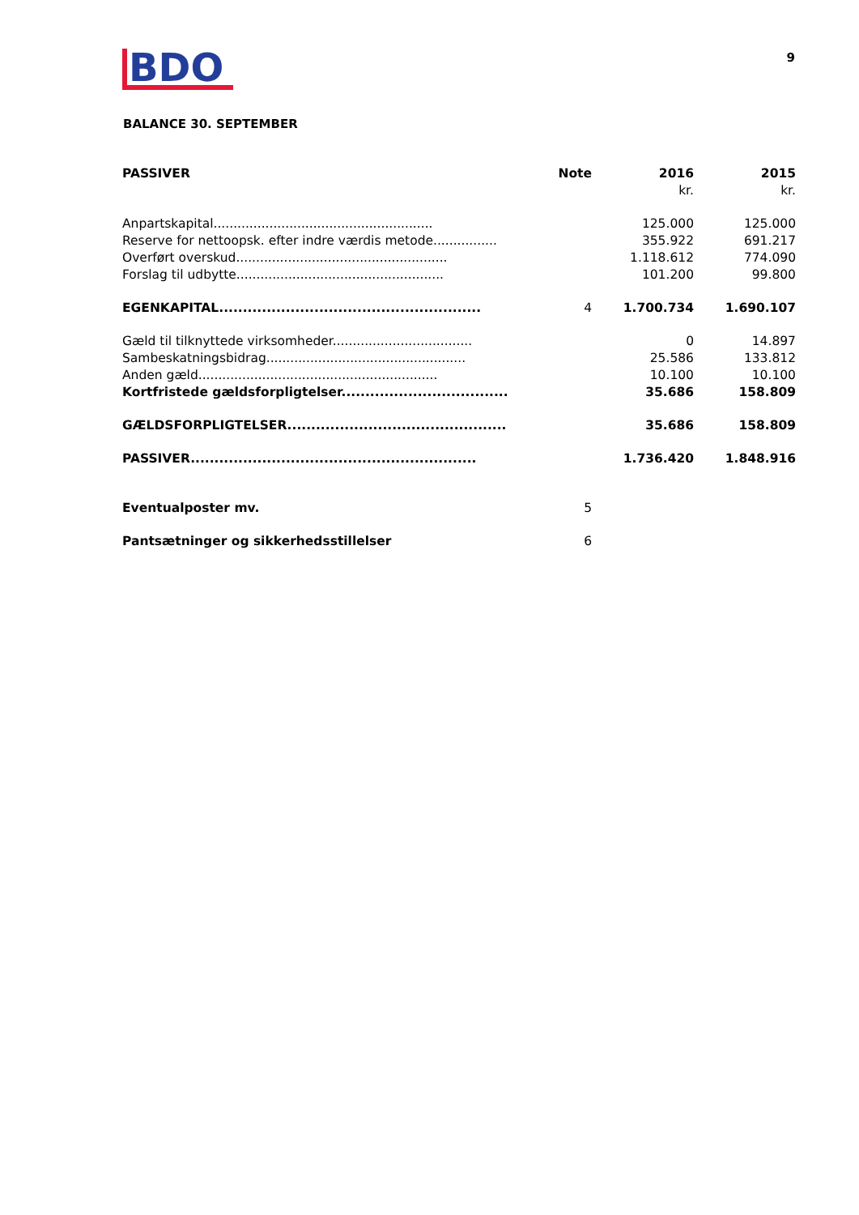BDO
9
BALANCE 30. SEPTEMBER
| PASSIVER | Note | 2016 | 2015 |
| --- | --- | --- | --- |
| | | kr. | kr. |
| Anpartskapital....................................................... | | 125.000 | 125.000 |
| Reserve for nettoopsk. efter indre værdis metode................ | | 355.922 | 691.217 |
| Overført overskud..................................................... | | 1.118.612 | 774.090 |
| Forslag til udbytte.................................................... | | 101.200 | 99.800 |
| EGENKAPITAL....................................................... | 4 | 1.700.734 | 1.690.107 |
| Gæld til tilknyttede virksomheder................................... | | 0 | 14.897 |
| Sambeskatningsbidrag.................................................. | | 25.586 | 133.812 |
| Anden gæld............................................................ | | 10.100 | 10.100 |
| Kortfristede gældsforpligtelser................................... | | 35.686 | 158.809 |
| GÆLDSFORPLIGTELSER.............................................. | | 35.686 | 158.809 |
| PASSIVER............................................................ | | 1.736.420 | 1.848.916 |
| Eventualposter mv. | 5 | | |
| Pantsætninger og sikkerhedsstillelser | 6 | | |